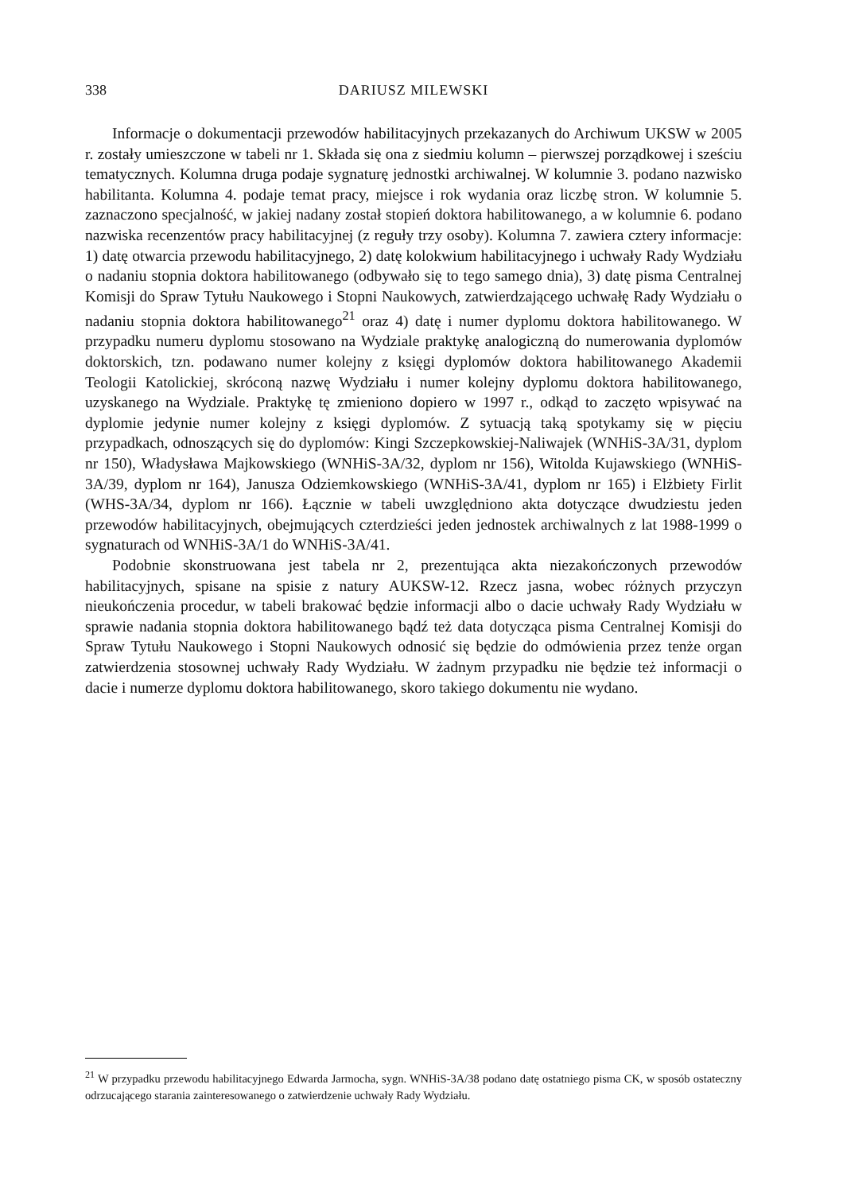338
DARIUSZ MILEWSKI
Informacje o dokumentacji przewodów habilitacyjnych przekazanych do Archiwum UKSW w 2005 r. zostały umieszczone w tabeli nr 1. Składa się ona z siedmiu kolumn – pierwszej porządkowej i sześciu tematycznych. Kolumna druga podaje sygnaturę jednostki archiwalnej. W kolumnie 3. podano nazwisko habilitanta. Kolumna 4. podaje temat pracy, miejsce i rok wydania oraz liczbę stron. W kolumnie 5. zaznaczono specjalność, w jakiej nadany został stopień doktora habilitowanego, a w kolumnie 6. podano nazwiska recenzentów pracy habilitacyjnej (z reguły trzy osoby). Kolumna 7. zawiera cztery informacje: 1) datę otwarcia przewodu habilitacyjnego, 2) datę kolokwium habilitacyjnego i uchwały Rady Wydziału o nadaniu stopnia doktora habilitowanego (odbywało się to tego samego dnia), 3) datę pisma Centralnej Komisji do Spraw Tytułu Naukowego i Stopni Naukowych, zatwierdzającego uchwałę Rady Wydziału o nadaniu stopnia doktora habilitowanego<sup>21</sup> oraz 4) datę i numer dyplomu doktora habilitowanego. W przypadku numeru dyplomu stosowano na Wydziale praktykę analogiczną do numerowania dyplomów doktorskich, tzn. podawano numer kolejny z księgi dyplomów doktora habilitowanego Akademii Teologii Katolickiej, skróconą nazwę Wydziału i numer kolejny dyplomu doktora habilitowanego, uzyskanego na Wydziale. Praktykę tę zmieniono dopiero w 1997 r., odkąd to zaczęto wpisywać na dyplomie jedynie numer kolejny z księgi dyplomów. Z sytuacją taką spotykamy się w pięciu przypadkach, odnoszących się do dyplomów: Kingi Szczepkowskiej-Naliwajek (WNHiS-3A/31, dyplom nr 150), Władysława Majkowskiego (WNHiS-3A/32, dyplom nr 156), Witolda Kujawskiego (WNHiS-3A/39, dyplom nr 164), Janusza Odziemkowskiego (WNHiS-3A/41, dyplom nr 165) i Elżbiety Firlit (WHS-3A/34, dyplom nr 166). Łącznie w tabeli uwzględniono akta dotyczące dwudziestu jeden przewodów habilitacyjnych, obejmujących czterdzieści jeden jednostek archiwalnych z lat 1988-1999 o sygnaturach od WNHiS-3A/1 do WNHiS-3A/41.
Podobnie skonstruowana jest tabela nr 2, prezentująca akta niezakończonych przewodów habilitacyjnych, spisane na spisie z natury AUKSW-12. Rzecz jasna, wobec różnych przyczyn nieukończenia procedur, w tabeli brakować będzie informacji albo o dacie uchwały Rady Wydziału w sprawie nadania stopnia doktora habilitowanego bądź też data dotycząca pisma Centralnej Komisji do Spraw Tytułu Naukowego i Stopni Naukowych odnosić się będzie do odmówienia przez tenże organ zatwierdzenia stosownej uchwały Rady Wydziału. W żadnym przypadku nie będzie też informacji o dacie i numerze dyplomu doktora habilitowanego, skoro takiego dokumentu nie wydano.
<sup>21</sup> W przypadku przewodu habilitacyjnego Edwarda Jarmocha, sygn. WNHiS-3A/38 podano datę ostatniego pisma CK, w sposób ostateczny odrzucającego starania zainteresowanego o zatwierdzenie uchwały Rady Wydziału.